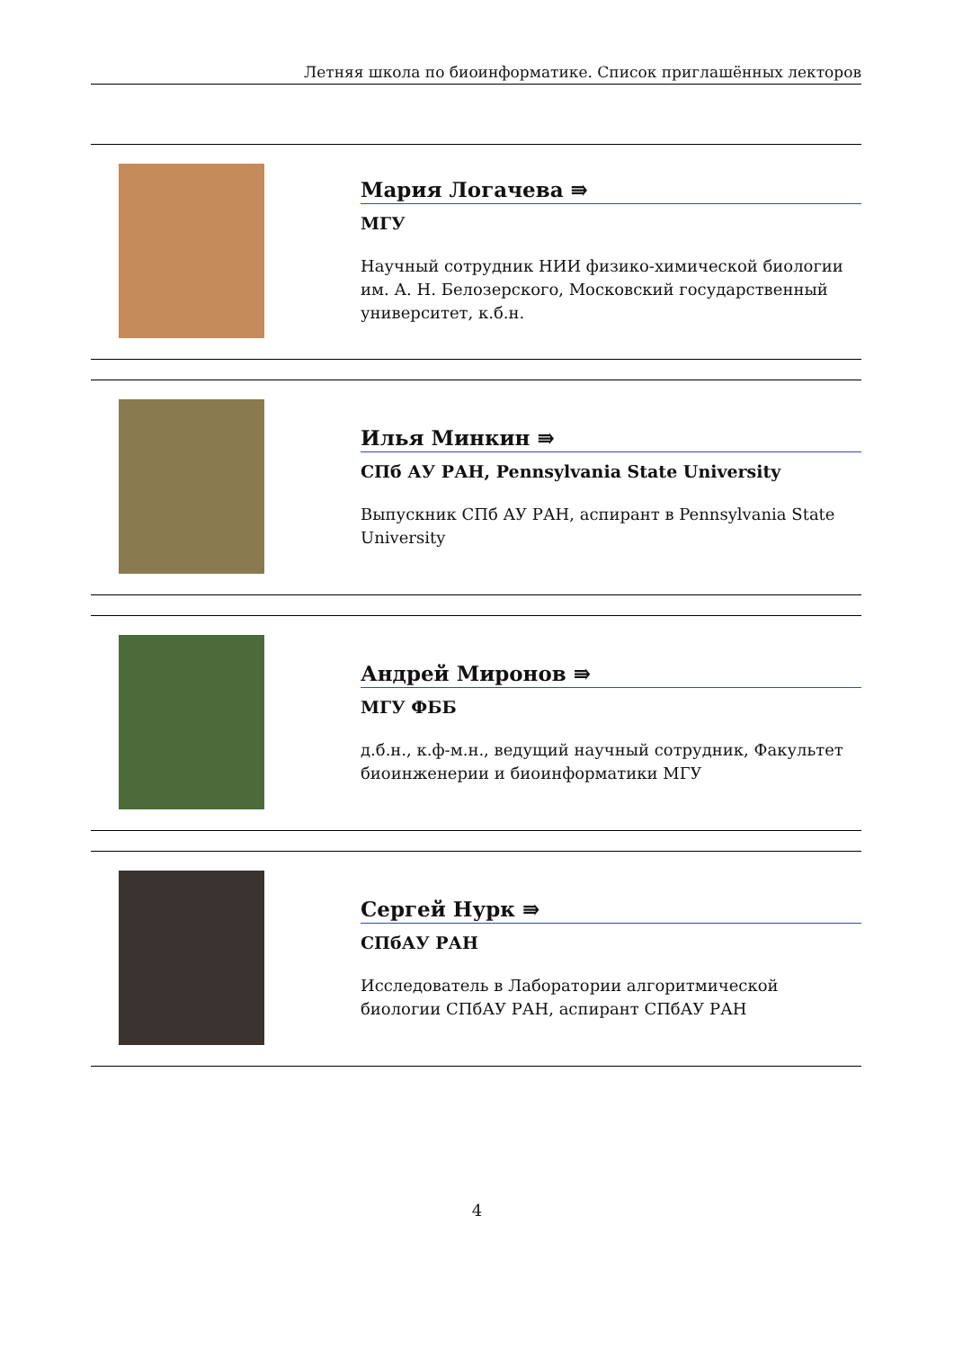Летняя школа по биоинформатике. Список приглашённых лекторов
Мария Логачева ⇛
МГУ
Научный сотрудник НИИ физико-химической биологии им. А. Н. Белозерского, Московский государственный университет, к.б.н.
Илья Минкин ⇛
СПб АУ РАН, Pennsylvania State University
Выпускник СПб АУ РАН, аспирант в Pennsylvania State University
Андрей Миронов ⇛
МГУ ФББ
д.б.н., к.ф-м.н., ведущий научный сотрудник, Факультет биоинженерии и биоинформатики МГУ
Сергей Нурк ⇛
СПбАУ РАН
Исследователь в Лаборатории алгоритмической биологии СПбАУ РАН, аспирант СПбАУ РАН
4